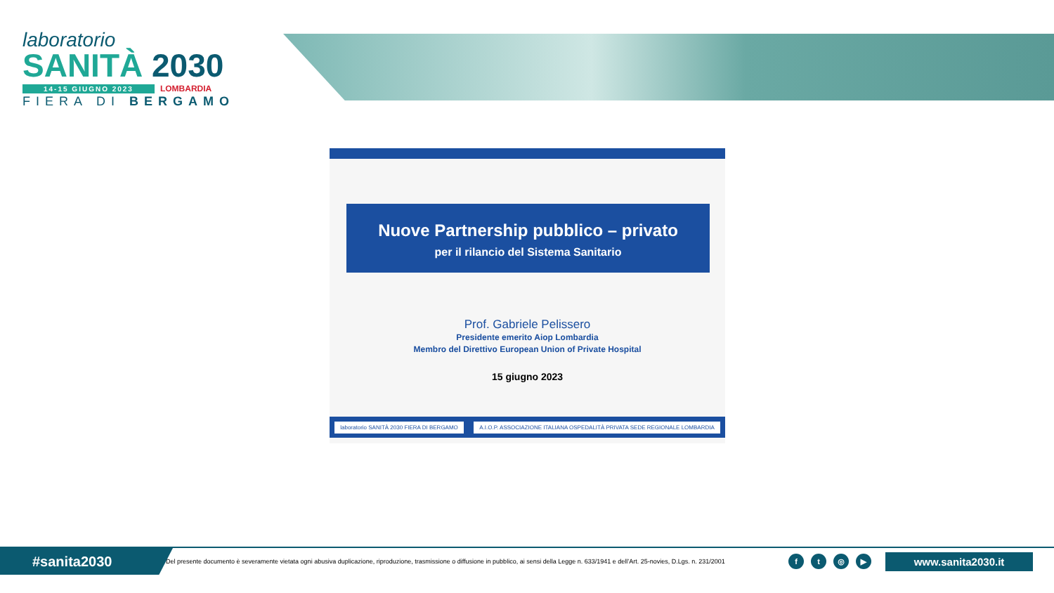laboratorio
SANITÀ 2030
14-15 GIUGNO 2023 LOMBARDIA
FIERA DI BERGAMO
Nuove Partnership pubblico – privato
per il rilancio del Sistema Sanitario
Prof. Gabriele Pelissero
Presidente emerito Aiop Lombardia
Membro del Direttivo European Union of Private Hospital
15 giugno 2023
laboratorio SANITÀ 2030 FIERA DI BERGAMO A.I.O.P. ASSOCIAZIONE ITALIANA OSPEDALITÀ PRIVATA SEDE REGIONALE LOMBARDIA
#sanita2030
Del presente documento è severamente vietata ogni abusiva duplicazione, riproduzione, trasmissione o diffusione in pubblico, ai sensi della Legge n. 633/1941 e dell’Art. 25-novies, D.Lgs. n. 231/2001
ft ◎ ▶
www.sanita2030.it